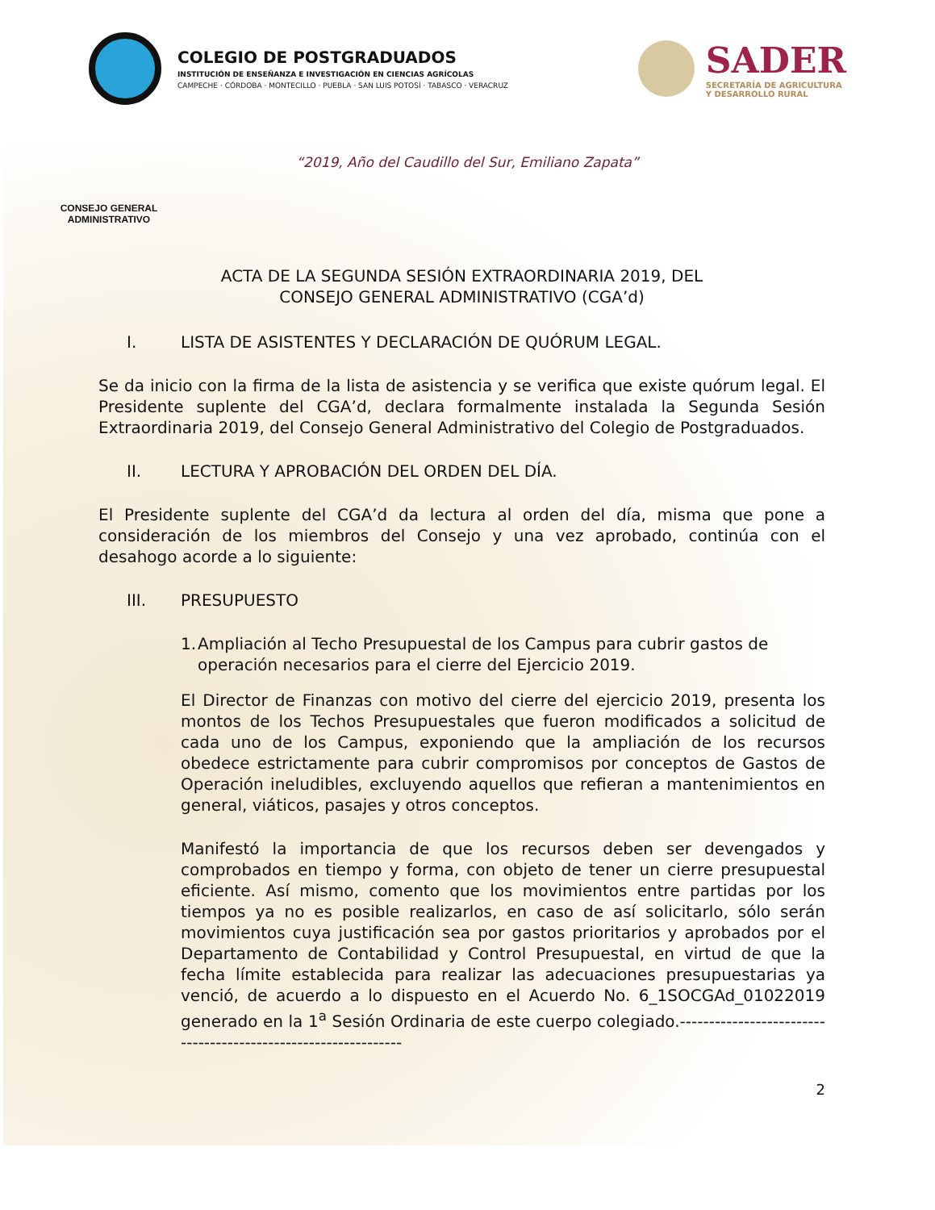COLEGIO DE POSTGRADUADOS
INSTITUCIÓN DE ENSEÑANZA E INVESTIGACIÓN EN CIENCIAS AGRÍCOLAS
CAMPECHE · CÓRDOBA · MONTECILLO · PUEBLA · SAN LUIS POTOSÍ · TABASCO · VERACRUZ
SADER
SECRETARÍA DE AGRICULTURA
Y DESARROLLO RURAL
“2019, Año del Caudillo del Sur, Emiliano Zapata”
CONSEJO GENERAL
ADMINISTRATIVO
ACTA DE LA SEGUNDA SESIÓN EXTRAORDINARIA 2019, DEL
CONSEJO GENERAL ADMINISTRATIVO (CGA’d)
I. LISTA DE ASISTENTES Y DECLARACIÓN DE QUÓRUM LEGAL.
Se da inicio con la firma de la lista de asistencia y se verifica que existe quórum legal. El Presidente suplente del CGA’d, declara formalmente instalada la Segunda Sesión Extraordinaria 2019, del Consejo General Administrativo del Colegio de Postgraduados.
II. LECTURA Y APROBACIÓN DEL ORDEN DEL DÍA.
El Presidente suplente del CGA’d da lectura al orden del día, misma que pone a consideración de los miembros del Consejo y una vez aprobado, continúa con el desahogo acorde a lo siguiente:
III. PRESUPUESTO
1. Ampliación al Techo Presupuestal de los Campus para cubrir gastos de operación necesarios para el cierre del Ejercicio 2019.
El Director de Finanzas con motivo del cierre del ejercicio 2019, presenta los montos de los Techos Presupuestales que fueron modificados a solicitud de cada uno de los Campus, exponiendo que la ampliación de los recursos obedece estrictamente para cubrir compromisos por conceptos de Gastos de Operación ineludibles, excluyendo aquellos que refieran a mantenimientos en general, viáticos, pasajes y otros conceptos.
Manifestó la importancia de que los recursos deben ser devengados y comprobados en tiempo y forma, con objeto de tener un cierre presupuestal eficiente. Así mismo, comento que los movimientos entre partidas por los tiempos ya no es posible realizarlos, en caso de así solicitarlo, sólo serán movimientos cuya justificación sea por gastos prioritarios y aprobados por el Departamento de Contabilidad y Control Presupuestal, en virtud de que la fecha límite establecida para realizar las adecuaciones presupuestarias ya venció, de acuerdo a lo dispuesto en el Acuerdo No. 6_1SOCGAd_01022019 generado en la 1<sup>a</sup> Sesión Ordinaria de este cuerpo colegiado.---------------------------------------------------------------
2